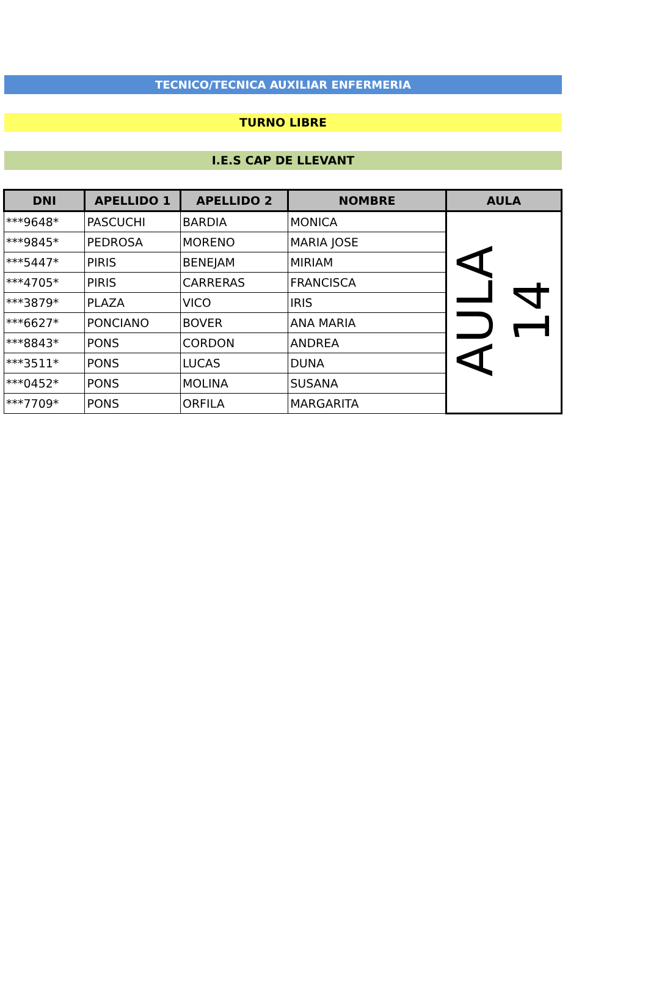TECNICO/TECNICA AUXILIAR ENFERMERIA
TURNO LIBRE
I.E.S CAP DE LLEVANT
| DNI | APELLIDO 1 | APELLIDO 2 | NOMBRE | AULA |
| --- | --- | --- | --- | --- |
| ***9648* | PASCUCHI | BARDIA | MONICA | AULA 14 |
| ***9845* | PEDROSA | MORENO | MARIA JOSE | |
| ***5447* | PIRIS | BENEJAM | MIRIAM | |
| ***4705* | PIRIS | CARRERAS | FRANCISCA | |
| ***3879* | PLAZA | VICO | IRIS | |
| ***6627* | PONCIANO | BOVER | ANA MARIA | |
| ***8843* | PONS | CORDON | ANDREA | |
| ***3511* | PONS | LUCAS | DUNA | |
| ***0452* | PONS | MOLINA | SUSANA | |
| ***7709* | PONS | ORFILA | MARGARITA | |